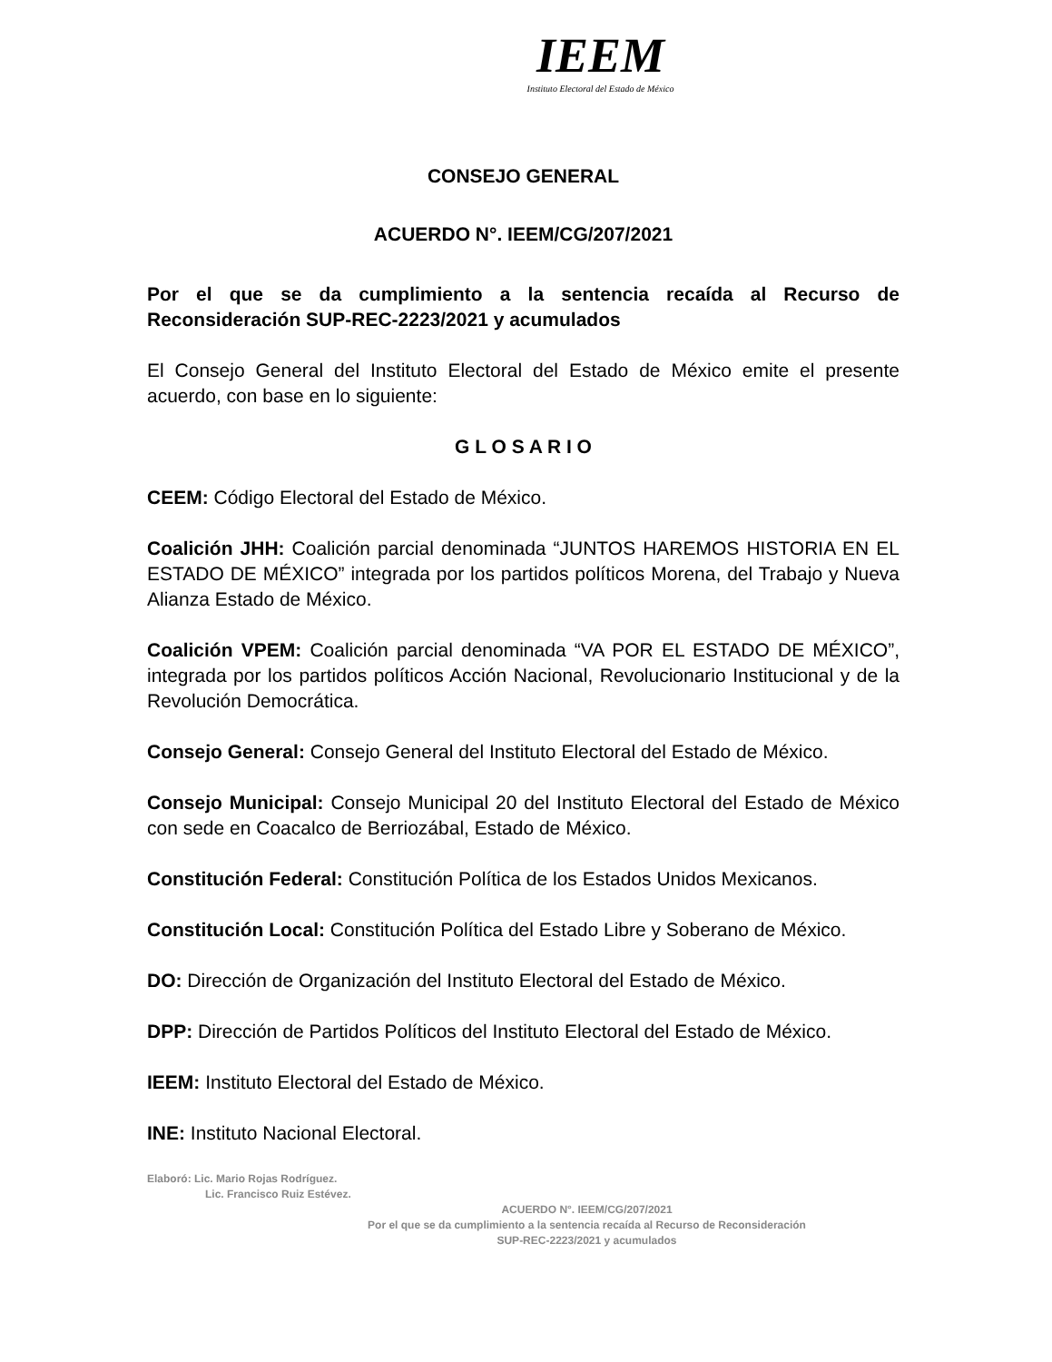IEEM
Instituto Electoral del Estado de México
CONSEJO GENERAL
ACUERDO N°. IEEM/CG/207/2021
Por el que se da cumplimiento a la sentencia recaída al Recurso de Reconsideración SUP-REC-2223/2021 y acumulados
El Consejo General del Instituto Electoral del Estado de México emite el presente acuerdo, con base en lo siguiente:
G L O S A R I O
CEEM: Código Electoral del Estado de México.
Coalición JHH: Coalición parcial denominada “JUNTOS HAREMOS HISTORIA EN EL ESTADO DE MÉXICO” integrada por los partidos políticos Morena, del Trabajo y Nueva Alianza Estado de México.
Coalición VPEM: Coalición parcial denominada “VA POR EL ESTADO DE MÉXICO”, integrada por los partidos políticos Acción Nacional, Revolucionario Institucional y de la Revolución Democrática.
Consejo General: Consejo General del Instituto Electoral del Estado de México.
Consejo Municipal: Consejo Municipal 20 del Instituto Electoral del Estado de México con sede en Coacalco de Berriozábal, Estado de México.
Constitución Federal: Constitución Política de los Estados Unidos Mexicanos.
Constitución Local: Constitución Política del Estado Libre y Soberano de México.
DO: Dirección de Organización del Instituto Electoral del Estado de México.
DPP: Dirección de Partidos Políticos del Instituto Electoral del Estado de México.
IEEM: Instituto Electoral del Estado de México.
INE: Instituto Nacional Electoral.
Elaboró: Lic. Mario Rojas Rodríguez.
Lic. Francisco Ruiz Estévez.
ACUERDO N°. IEEM/CG/207/2021
Por el que se da cumplimiento a la sentencia recaída al Recurso de Reconsideración
SUP-REC-2223/2021 y acumulados